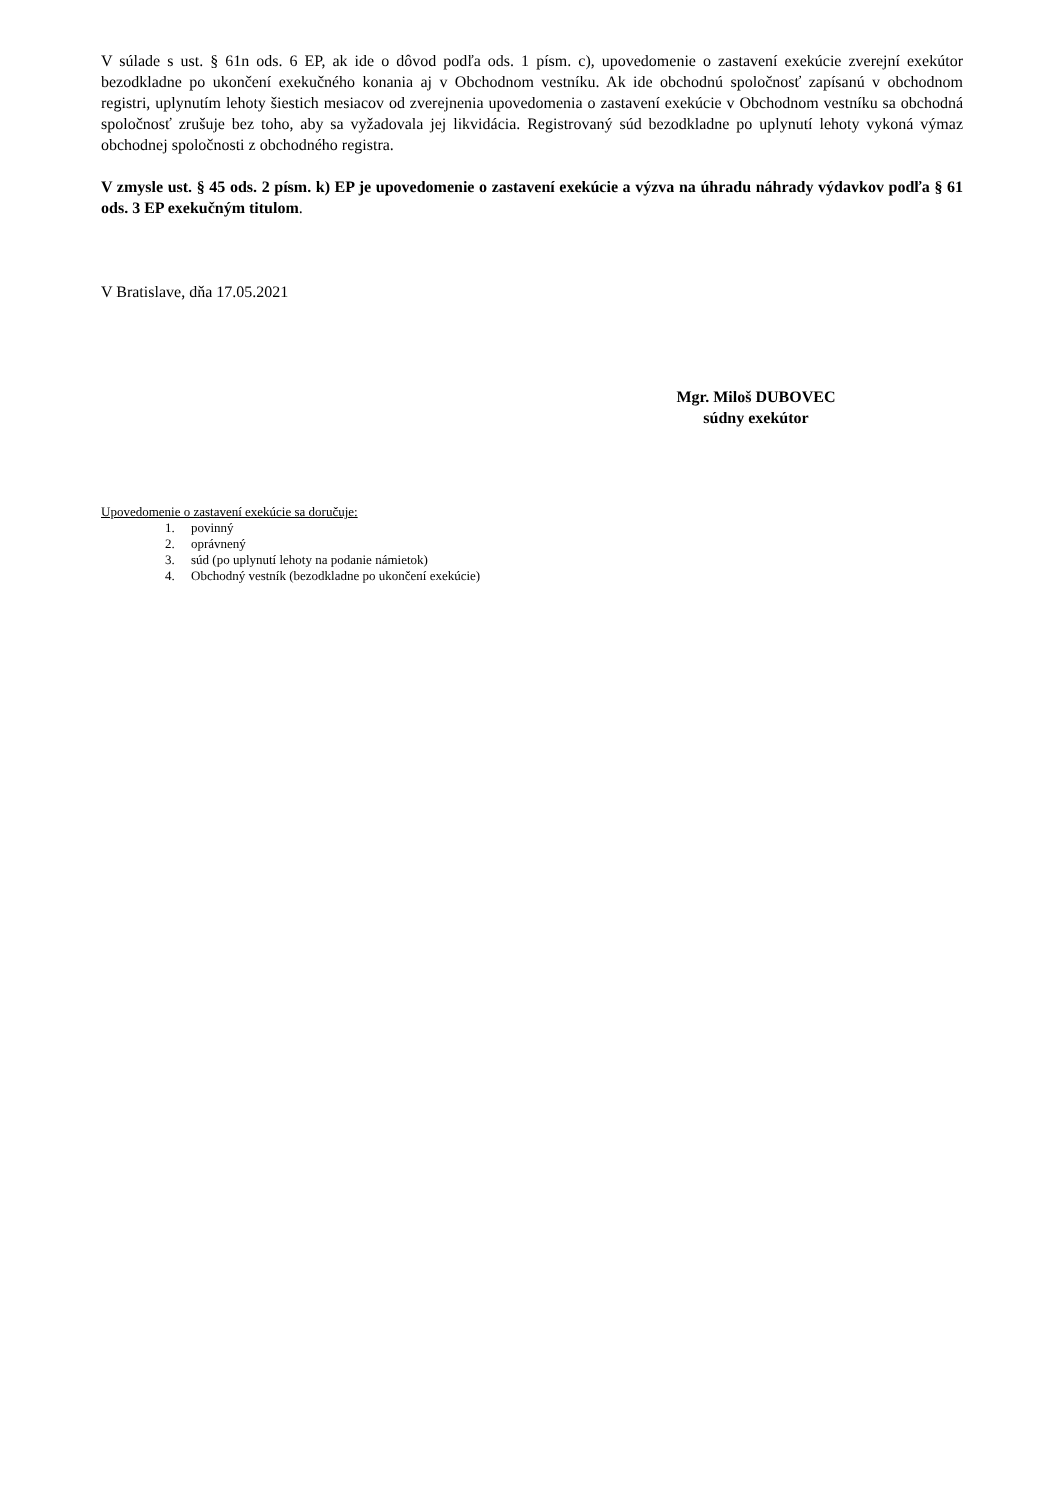V súlade s ust. § 61n ods. 6 EP, ak ide o dôvod podľa ods. 1 písm. c), upovedomenie o zastavení exekúcie zverejní exekútor bezodkladne po ukončení exekučného konania aj v Obchodnom vestníku. Ak ide obchodnú spoločnosť zapísanú v obchodnom registri, uplynutím lehoty šiestich mesiacov od zverejnenia upovedomenia o zastavení exekúcie v Obchodnom vestníku sa obchodná spoločnosť zrušuje bez toho, aby sa vyžadovala jej likvidácia. Registrovaný súd bezodkladne po uplynutí lehoty vykoná výmaz obchodnej spoločnosti z obchodného registra.
V zmysle ust. § 45 ods. 2 písm. k) EP je upovedomenie o zastavení exekúcie a výzva na úhradu náhrady výdavkov podľa § 61 ods. 3 EP exekučným titulom.
V Bratislave, dňa 17.05.2021
Mgr. Miloš DUBOVEC
súdny exekútor
Upovedomenie o zastavení exekúcie sa doručuje:
1. povinný
2. oprávnený
3. súd (po uplynutí lehoty na podanie námietok)
4. Obchodný vestník (bezodkladne po ukončení exekúcie)